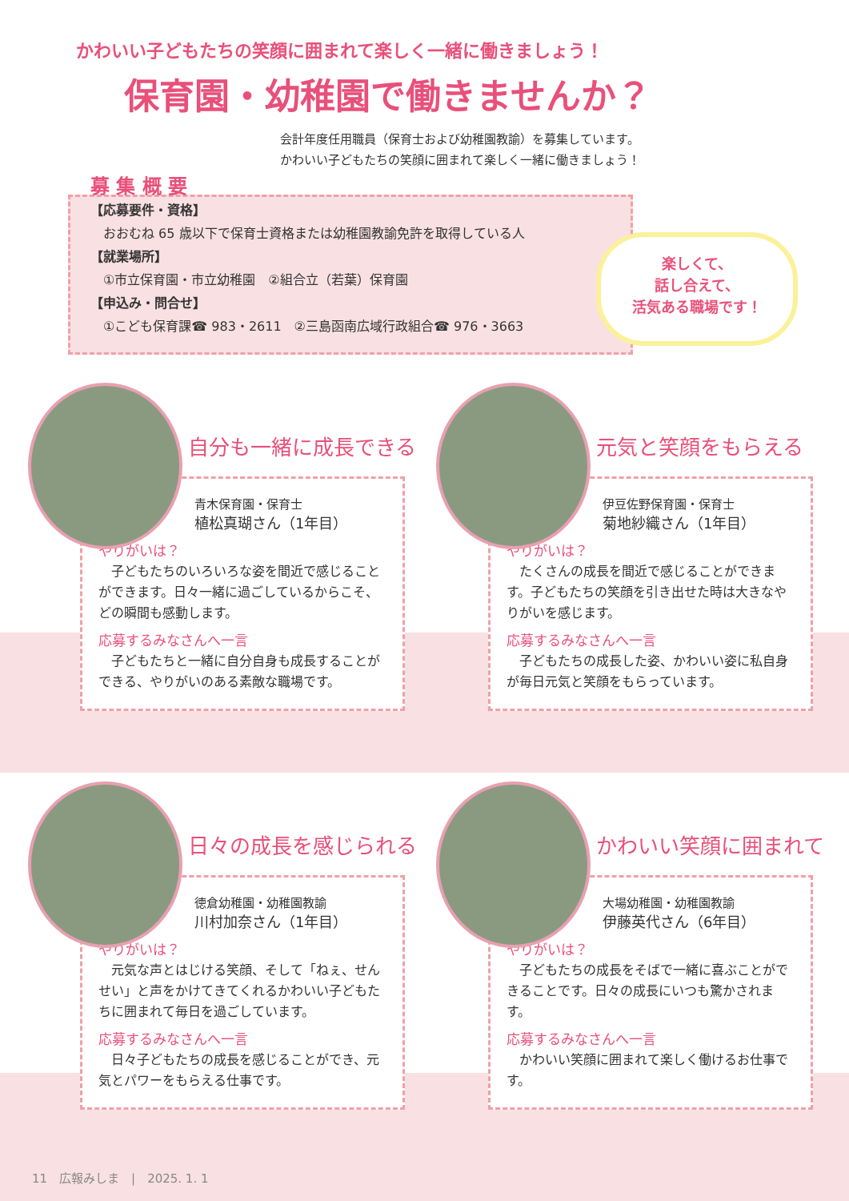かわいい子どもたちの笑顔に囲まれて楽しく一緒に働きましょう！
保育園・幼稚園で働きませんか？
会計年度任用職員（保育士および幼稚園教諭）を募集しています。
かわいい子どもたちの笑顔に囲まれて楽しく一緒に働きましょう！
募 集 概 要
【応募要件・資格】
　おおむね 65 歳以下で保育士資格または幼稚園教諭免許を取得している人
【就業場所】
　①市立保育園・市立幼稚園　②組合立（若葉）保育園
【申込み・問合せ】
　①こども保育課☎ 983・2611　②三島函南広域行政組合☎ 976・3663
楽しくて、
話し合えて、
活気ある職場です！
自分も一緒に成長できる
青木保育園・保育士
植松真瑚さん（1年目）
やりがいは？
　子どもたちのいろいろな姿を間近で感じることができます。日々一緒に過ごしているからこそ、どの瞬間も感動します。
応募するみなさんへ一言
　子どもたちと一緒に自分自身も成長することができる、やりがいのある素敵な職場です。
元気と笑顔をもらえる
伊豆佐野保育園・保育士
菊地紗織さん（1年目）
やりがいは？
　たくさんの成長を間近で感じることができます。子どもたちの笑顔を引き出せた時は大きなやりがいを感じます。
応募するみなさんへ一言
　子どもたちの成長した姿、かわいい姿に私自身が毎日元気と笑顔をもらっています。
日々の成長を感じられる
徳倉幼稚園・幼稚園教諭
川村加奈さん（1年目）
やりがいは？
　元気な声とはじける笑顔、そして「ねぇ、せんせい」と声をかけてきてくれるかわいい子どもたちに囲まれて毎日を過ごしています。
応募するみなさんへ一言
　日々子どもたちの成長を感じることができ、元気とパワーをもらえる仕事です。
かわいい笑顔に囲まれて
大場幼稚園・幼稚園教諭
伊藤英代さん（6年目）
やりがいは？
　子どもたちの成長をそばで一緒に喜ぶことができることです。日々の成長にいつも驚かされます。
応募するみなさんへ一言
　かわいい笑顔に囲まれて楽しく働けるお仕事です。
11　広報みしま　|　2025. 1. 1